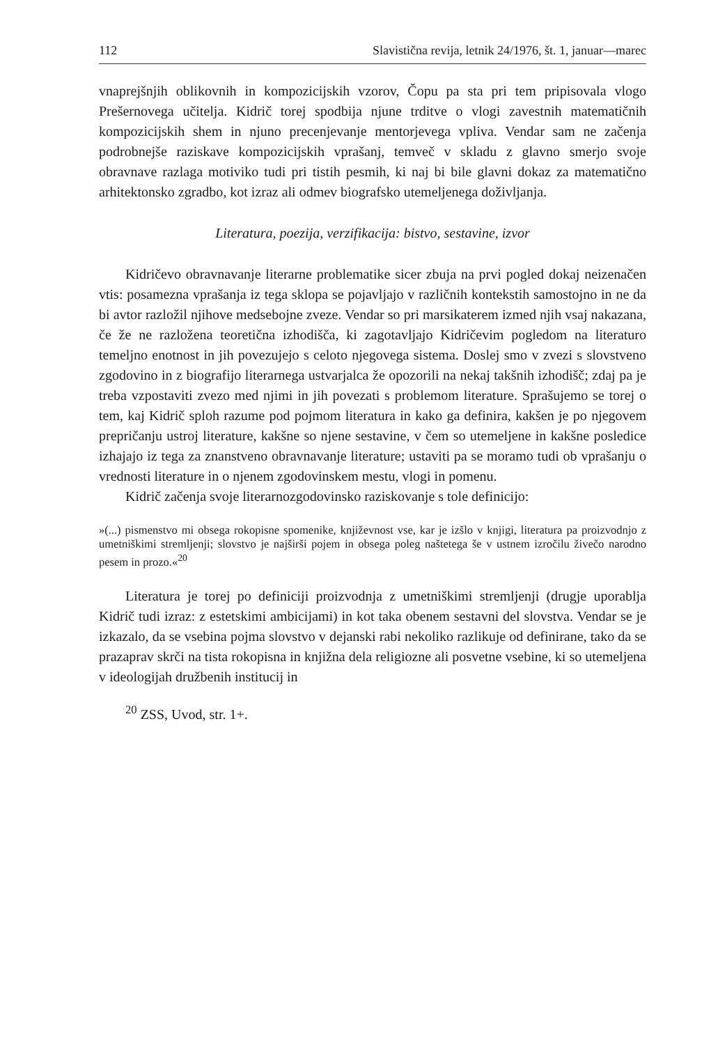112 Slavistična revija, letnik 24/1976, št. 1, januar—marec
vnaprejšnjih oblikovnih in kompozicijskih vzorov, Čopu pa sta pri tem pripisovala vlogo Prešernovega učitelja. Kidrič torej spodbija njune trditve o vlogi zavestnih matematičnih kompozicijskih shem in njuno precenjevanje mentorjevega vpliva. Vendar sam ne začenja podrobnejše raziskave kompozicijskih vprašanj, temveč v skladu z glavno smerjo svoje obravnave razlaga motiviko tudi pri tistih pesmih, ki naj bi bile glavni dokaz za matematično arhitektonsko zgradbo, kot izraz ali odmev biografsko utemeljenega doživljanja.
Literatura, poezija, verzifikacija: bistvo, sestavine, izvor
Kidričevo obravnavanje literarne problematike sicer zbuja na prvi pogled dokaj neizenačen vtis: posamezna vprašanja iz tega sklopa se pojavljajo v različnih kontekstih samostojno in ne da bi avtor razložil njihove medsebojne zveze. Vendar so pri marsikaterem izmed njih vsaj nakazana, če že ne razložena teoretična izhodišča, ki zagotavljajo Kidričevim pogledom na literaturo temeljno enotnost in jih povezujejo s celoto njegovega sistema. Doslej smo v zvezi s slovstveno zgodovino in z biografijo literarnega ustvarjalca že opozorili na nekaj takšnih izhodišč; zdaj pa je treba vzpostaviti zvezo med njimi in jih povezati s problemom literature. Sprašujemo se torej o tem, kaj Kidrič sploh razume pod pojmom literatura in kako ga definira, kakšen je po njegovem prepričanju ustroj literature, kakšne so njene sestavine, v čem so utemeljene in kakšne posledice izhajajo iz tega za znanstveno obravnavanje literature; ustaviti pa se moramo tudi ob vprašanju o vrednosti literature in o njenem zgodovinskem mestu, vlogi in pomenu.
Kidrič začenja svoje literarnozgodovinsko raziskovanje s tole definicijo:
»(...) pismenstvo mi obsega rokopisne spomenike, književnost vse, kar je izšlo v knjigi, literatura pa proizvodnjo z umetniškimi stremljenji; slovstvo je najširši pojem in obsega poleg naštetega še v ustnem izročilu živečo narodno pesem in prozo.«<sup>20</sup>
Literatura je torej po definiciji proizvodnja z umetniškimi stremljenji (drugje uporablja Kidrič tudi izraz: z estetskimi ambicijami) in kot taka obenem sestavni del slovstva. Vendar se je izkazalo, da se vsebina pojma slovstvo v dejanski rabi nekoliko razlikuje od definirane, tako da se prazaprav skrči na tista rokopisna in knjižna dela religiozne ali posvetne vsebine, ki so utemeljena v ideologijah družbenih institucij in
<sup>20</sup> ZSS, Uvod, str. 1+.